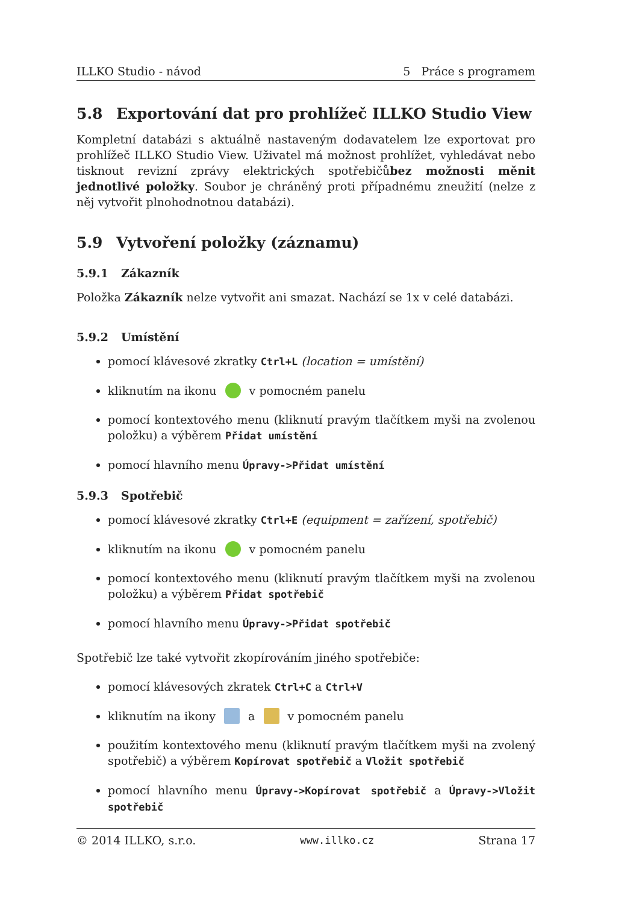ILLKO Studio - návod 5 Práce s programem
5.8 Exportování dat pro prohlížeč ILLKO Studio View
Kompletní databázi s aktuálně nastaveným dodavatelem lze exportovat pro prohlížeč ILLKO Studio View. Uživatel má možnost prohlížet, vyhledávat nebo tisknout revizní zprávy elektrických spotřebičůbez možnosti měnit jednotlivé položky. Soubor je chráněný proti případnému zneužití (nelze z něj vytvořit plnohodnotnou databázi).
5.9 Vytvoření položky (záznamu)
5.9.1 Zákazník
Položka Zákazník nelze vytvořit ani smazat. Nachází se 1x v celé databázi.
5.9.2 Umístění
pomocí klávesové zkratky Ctrl+L (location = umístění)
kliknutím na ikonu v pomocném panelu
pomocí kontextového menu (kliknutí pravým tlačítkem myši na zvolenou položku) a výběrem Přidat umístění
pomocí hlavního menu Úpravy->Přidat umístění
5.9.3 Spotřebič
pomocí klávesové zkratky Ctrl+E (equipment = zařízení, spotřebič)
kliknutím na ikonu v pomocném panelu
pomocí kontextového menu (kliknutí pravým tlačítkem myši na zvolenou položku) a výběrem Přidat spotřebič
pomocí hlavního menu Úpravy->Přidat spotřebič
Spotřebič lze také vytvořit zkopírováním jiného spotřebiče:
pomocí klávesových zkratek Ctrl+C a Ctrl+V
kliknutím na ikony a v pomocném panelu
použitím kontextového menu (kliknutí pravým tlačítkem myši na zvolený spotřebič) a výběrem Kopírovat spotřebič a Vložit spotřebič
pomocí hlavního menu Úpravy->Kopírovat spotřebič a Úpravy->Vložit spotřebič
© 2014 ILLKO, s.r.o. www.illko.cz Strana 17